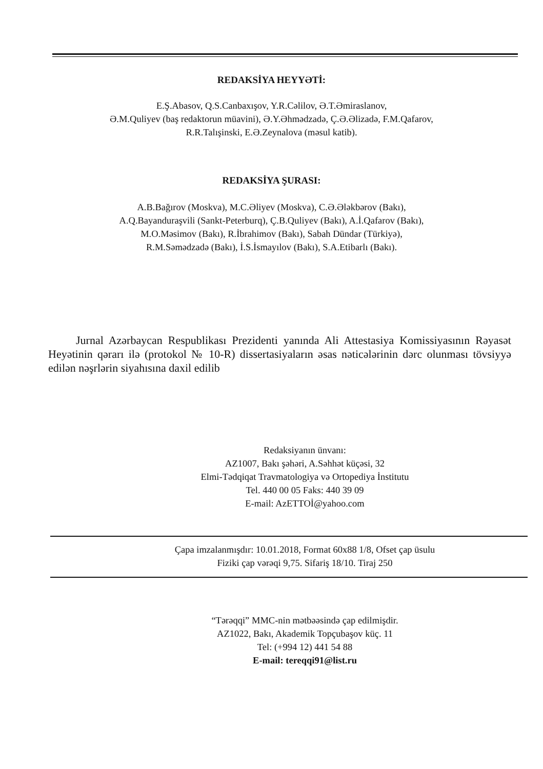REDAKSİYA HEYYƏTİ:
E.Ş.Abasov, Q.S.Canbaxışov, Y.R.Cəlilov, Ə.T.Əmiraslanov,
Ə.M.Quliyev (baş redaktorun müavini), Ə.Y.Əhmədzadə, Ç.Ə.Əlizadə, F.M.Qafarov,
R.R.Talışinski, E.Ə.Zeynalova (məsul katib).
REDAKSİYA ŞURASI:
A.B.Bağırov (Moskva), M.C.Əliyev (Moskva), C.Ə.Ələkbərov (Bakı),
A.Q.Bayanduraşvili (Sankt-Peterburq), Ç.B.Quliyev (Bakı), A.İ.Qafarov (Bakı),
M.O.Məsimov (Bakı), R.İbrahimov (Bakı), Sabah Dündar (Türkiyə),
R.M.Səmədzadə (Bakı), İ.S.İsmayılov (Bakı), S.A.Etibarlı (Bakı).
Jurnal Azərbaycan Respublikası Prezidenti yanında Ali Attestasiya Komissiyasının Rəyasət Heyətinin qərarı ilə (protokol № 10-R) dissertasiyaların əsas nəticələrinin dərc olunması tövsiyyə edilən nəşrlərin siyahısına daxil edilib
Redaksiyanın ünvanı:
AZ1007, Bakı şəhəri, A.Səhhət küçəsi, 32
Elmi-Tədqiqat Travmatologiya və Ortopediya İnstitutu
Tel. 440 00 05 Faks: 440 39 09
E-mail: AzETTOİ@yahoo.com
Çapa imzalanmışdır: 10.01.2018, Format 60x88 1/8, Ofset çap üsulu
Fiziki çap vərəqi 9,75. Sifariş 18/10. Tiraj 250
“Tərəqqi” MMC-nin mətbəəsində çap edilmişdir.
AZ1022, Bakı, Akademik Topçubaşov küç. 11
Tel: (+994 12) 441 54 88
E-mail: tereqqi91@list.ru